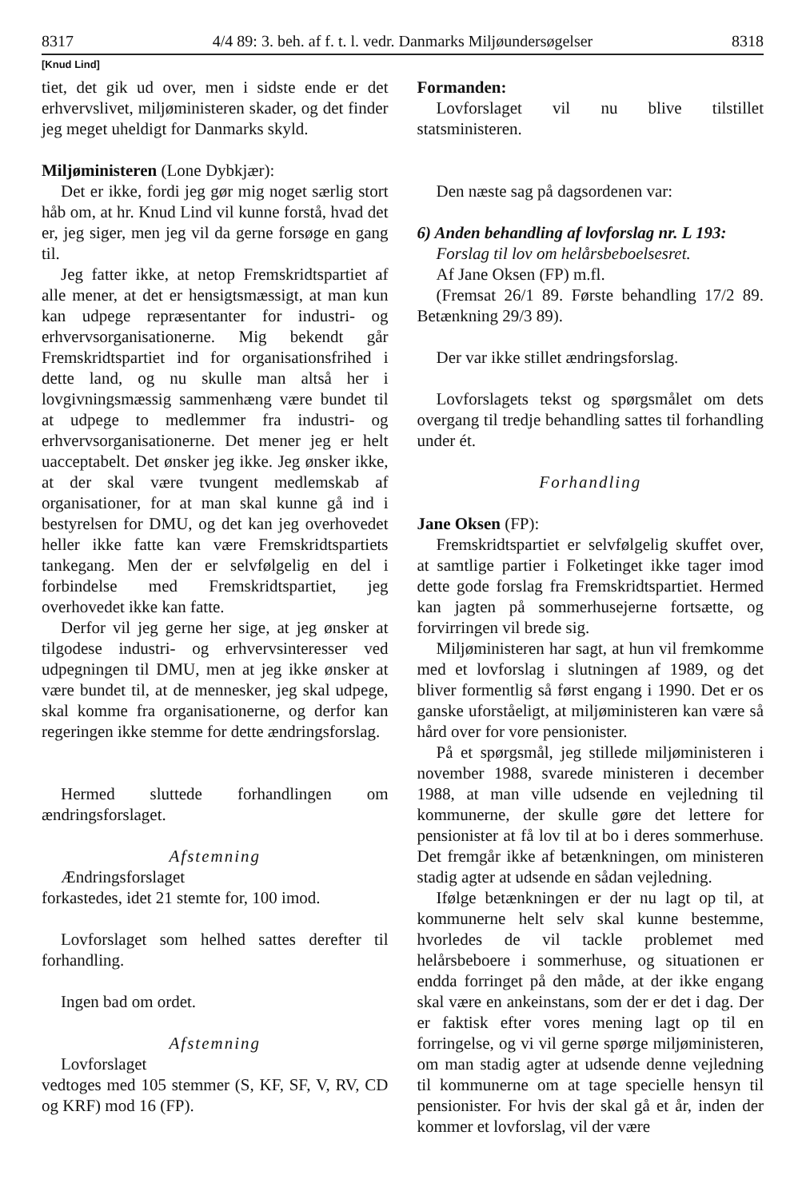8317 4/4 89: 3. beh. af f. t. l. vedr. Danmarks Miljøundersøgelser 8318
[Knud Lind]
tiet, det gik ud over, men i sidste ende er det erhvervslivet, miljøministeren skader, og det finder jeg meget uheldigt for Danmarks skyld.
Miljøministeren (Lone Dybkjær):
Det er ikke, fordi jeg gør mig noget særlig stort håb om, at hr. Knud Lind vil kunne forstå, hvad det er, jeg siger, men jeg vil da gerne forsøge en gang til.
Jeg fatter ikke, at netop Fremskridtspartiet af alle mener, at det er hensigtsmæssigt, at man kun kan udpege repræsentanter for industri- og erhvervsorganisationerne. Mig bekendt går Fremskridtspartiet ind for organisationsfrihed i dette land, og nu skulle man altså her i lovgivningsmæssig sammenhæng være bundet til at udpege to medlemmer fra industri- og erhvervsorganisationerne. Det mener jeg er helt uacceptabelt. Det ønsker jeg ikke. Jeg ønsker ikke, at der skal være tvungent medlemskab af organisationer, for at man skal kunne gå ind i bestyrelsen for DMU, og det kan jeg overhovedet heller ikke fatte kan være Fremskridtspartiets tankegang. Men der er selvfølgelig en del i forbindelse med Fremskridtspartiet, jeg overhovedet ikke kan fatte.
Derfor vil jeg gerne her sige, at jeg ønsker at tilgodese industri- og erhvervsinteresser ved udpegningen til DMU, men at jeg ikke ønsker at være bundet til, at de mennesker, jeg skal udpege, skal komme fra organisationerne, og derfor kan regeringen ikke stemme for dette ændringsforslag.
Hermed sluttede forhandlingen om ændringsforslaget.
Afstemning
Ændringsforslaget
forkastedes, idet 21 stemte for, 100 imod.
Lovforslaget som helhed sattes derefter til forhandling.
Ingen bad om ordet.
Afstemning
Lovforslaget
vedtoges med 105 stemmer (S, KF, SF, V, RV, CD og KRF) mod 16 (FP).
Formanden:
Lovforslaget vil nu blive tilstillet statsministeren.
Den næste sag på dagsordenen var:
6) Anden behandling af lovforslag nr. L 193:
Forslag til lov om helårsbeboelsesret.
Af Jane Oksen (FP) m.fl.
(Fremsat 26/1 89. Første behandling 17/2 89. Betænkning 29/3 89).
Der var ikke stillet ændringsforslag.
Lovforslagets tekst og spørgsmålet om dets overgang til tredje behandling sattes til forhandling under ét.
Forhandling
Jane Oksen (FP):
Fremskridtspartiet er selvfølgelig skuffet over, at samtlige partier i Folketinget ikke tager imod dette gode forslag fra Fremskridtspartiet. Hermed kan jagten på sommerhusejerne fortsætte, og forvirringen vil brede sig.
Miljøministeren har sagt, at hun vil fremkomme med et lovforslag i slutningen af 1989, og det bliver formentlig så først engang i 1990. Det er os ganske uforståeligt, at miljøministeren kan være så hård over for vore pensionister.
På et spørgsmål, jeg stillede miljøministeren i november 1988, svarede ministeren i december 1988, at man ville udsende en vejledning til kommunerne, der skulle gøre det lettere for pensionister at få lov til at bo i deres sommerhuse. Det fremgår ikke af betænkningen, om ministeren stadig agter at udsende en sådan vejledning.
Ifølge betænkningen er der nu lagt op til, at kommunerne helt selv skal kunne bestemme, hvorledes de vil tackle problemet med helårsbeboere i sommerhuse, og situationen er endda forringet på den måde, at der ikke engang skal være en ankeinstans, som der er det i dag. Der er faktisk efter vores mening lagt op til en forringelse, og vi vil gerne spørge miljøministeren, om man stadig agter at udsende denne vejledning til kommunerne om at tage specielle hensyn til pensionister. For hvis der skal gå et år, inden der kommer et lovforslag, vil der være